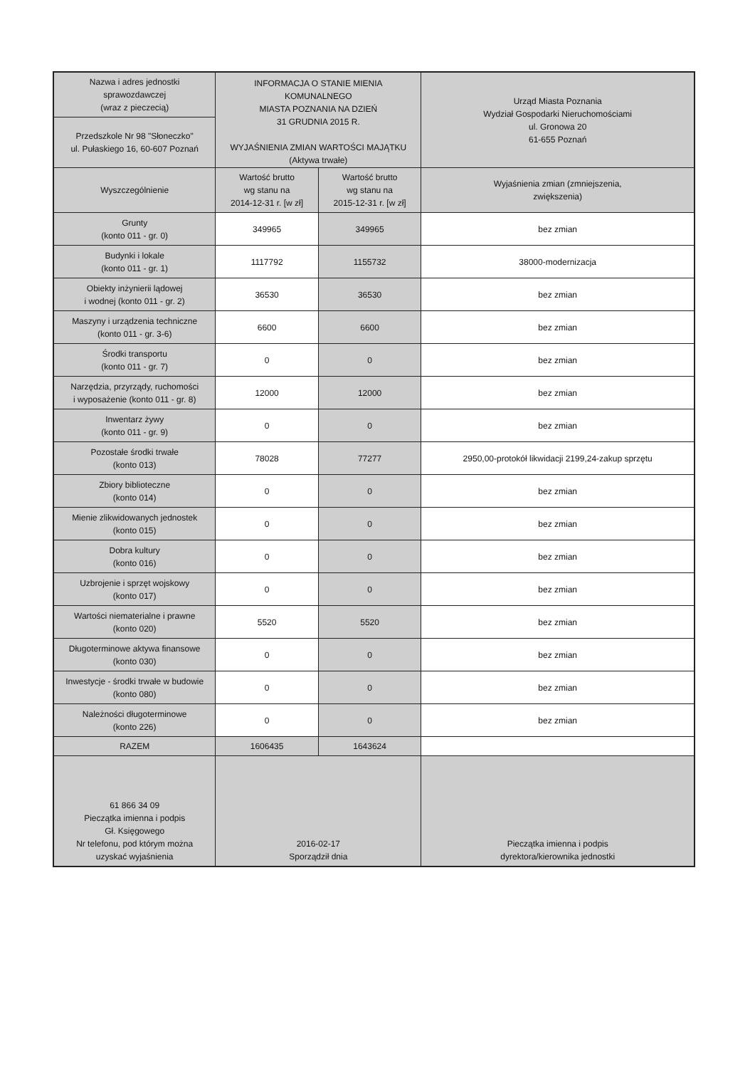| Nazwa i adres jednostki sprawozdawczej (wraz z pieczecią) | INFORMACJA O STANIE MIENIA KOMUNALNEGO MIASTA POZNANIA NA DZIEŃ 31 GRUDNIA 2015 R. WYJAŚNIENIA ZMIAN WARTOŚCI MAJĄTKU (Aktywa trwałe) | | Urząd Miasta Poznania Wydział Gospodarki Nieruchomościami ul. Gronowa 20 61-655 Poznań |
| Przedszkole Nr 98 "Słoneczko" ul. Pułaskiego 16, 60-607 Poznań | | | |
| Wyszczególnienie | Wartość brutto wg stanu na 2014-12-31 r. [w zł] | Wartość brutto wg stanu na 2015-12-31 r. [w zł] | Wyjaśnienia zmian (zmniejszenia, zwiększenia) |
| Grunty (konto 011 - gr. 0) | 349965 | 349965 | bez zmian |
| Budynki i lokale (konto 011 - gr. 1) | 1117792 | 1155732 | 38000-modernizacja |
| Obiekty inżynierii lądowej i wodnej (konto 011 - gr. 2) | 36530 | 36530 | bez zmian |
| Maszyny i urządzenia techniczne (konto 011 - gr. 3-6) | 6600 | 6600 | bez zmian |
| Środki transportu (konto 011 - gr. 7) | 0 | 0 | bez zmian |
| Narzędzia, przyrządy, ruchomości i wyposażenie (konto 011 - gr. 8) | 12000 | 12000 | bez zmian |
| Inwentarz żywy (konto 011 - gr. 9) | 0 | 0 | bez zmian |
| Pozostałe środki trwałe (konto 013) | 78028 | 77277 | 2950,00-protokół likwidacji 2199,24-zakup sprzętu |
| Zbiory biblioteczne (konto 014) | 0 | 0 | bez zmian |
| Mienie zlikwidowanych jednostek (konto 015) | 0 | 0 | bez zmian |
| Dobra kultury (konto 016) | 0 | 0 | bez zmian |
| Uzbrojenie i sprzęt wojskowy (konto 017) | 0 | 0 | bez zmian |
| Wartości niematerialne i prawne (konto 020) | 5520 | 5520 | bez zmian |
| Długoterminowe aktywa finansowe (konto 030) | 0 | 0 | bez zmian |
| Inwestycje - środki trwałe w budowie (konto 080) | 0 | 0 | bez zmian |
| Należności długoterminowe (konto 226) | 0 | 0 | bez zmian |
| RAZEM | 1606435 | 1643624 | |
| 61 866 34 09 Pieczątka imienna i podpis Gł. Księgowego Nr telefonu, pod którym można uzyskać wyjaśnienia | 2016-02-17 Sporządził dnia | | Pieczątka imienna i podpis dyrektora/kierownika jednostki |